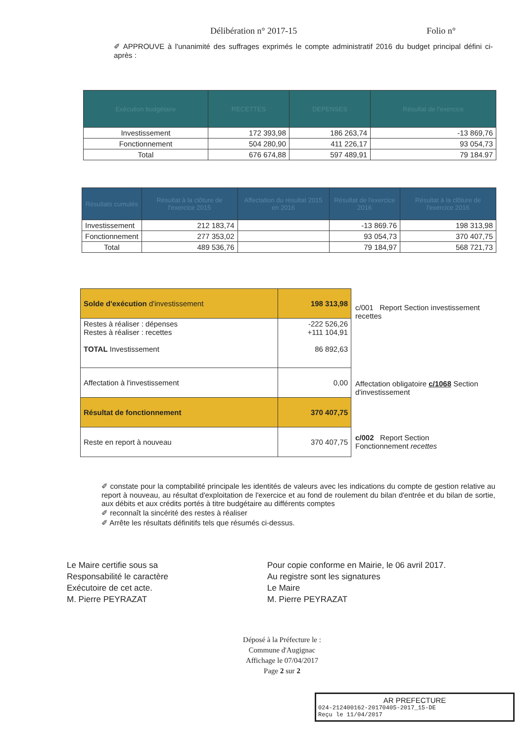Délibération n° 2017-15 Folio n°
✐ APPROUVE à l'unanimité des suffrages exprimés le compte administratif 2016 du budget principal défini ci-après :
| Exécution budgétaire | RECETTES | DEPENSES | Résultat de l'exercice |
| --- | --- | --- | --- |
| Investissement | 172 393,98 | 186 263,74 | -13 869,76 |
| Fonctionnement | 504 280,90 | 411 226,17 | 93 054,73 |
| Total | 676 674,88 | 597 489,91 | 79 184.97 |
| Résultats cumulés | Résultat à la clôture de l'exercice 2015 | Affectation du résultat 2015 en 2016 | Résultat de l'exercice 2016 | Résultat à la clôture de l'exercice 2016 |
| --- | --- | --- | --- | --- |
| Investissement | 212 183,74 | | -13 869.76 | 198 313,98 |
| Fonctionnement | 277 353,02 | | 93 054,73 | 370 407,75 |
| Total | 489 536,76 | | 79 184,97 | 568 721,73 |
| Solde d'exécution d'investissement | 198 313,98 |
| Restes à réaliser : dépenses Restes à réaliser : recettes TOTAL Investissement | -222 526,26 +111 104,91 86 892,63 |
| Affectation à l'investissement | 0,00 |
| Résultat de fonctionnement | 370 407,75 |
| Reste en report à nouveau | 370 407,75 |
c/001 Report Section investissement recettes
Affectation obligatoire c/1068 Section d'investissement
c/002 Report Section Fonctionnement recettes
✐ constate pour la comptabilité principale les identités de valeurs avec les indications du compte de gestion relative au report à nouveau, au résultat d'exploitation de l'exercice et au fond de roulement du bilan d'entrée et du bilan de sortie, aux débits et aux crédits portés à titre budgétaire au différents comptes
✐ reconnaît la sincérité des restes à réaliser
✐ Arrête les résultats définitifs tels que résumés ci-dessus.
Le Maire certifie sous sa
Responsabilité le caractère
Exécutoire de cet acte.
M. Pierre PEYRAZAT
Pour copie conforme en Mairie, le 06 avril 2017.
Au registre sont les signatures
Le Maire
M. Pierre PEYRAZAT
Déposé à la Préfecture le :
Commune d'Augignac
Affichage le 07/04/2017
Page 2 sur 2
AR PREFECTURE
024-212400162-20170405-2017_15-DE
Reçu le 11/04/2017